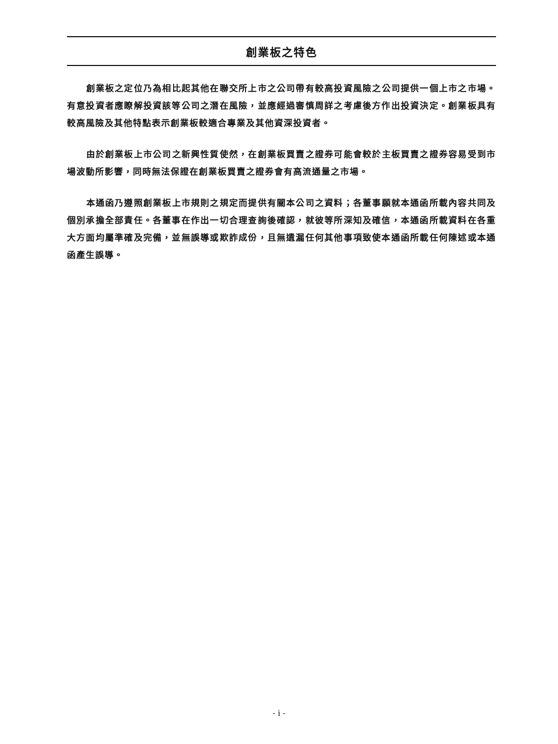創業板之特色
創業板之定位乃為相比起其他在聯交所上市之公司帶有較高投資風險之公司提供一個上市之市場。有意投資者應瞭解投資該等公司之潛在風險，並應經過審慎周詳之考慮後方作出投資決定。創業板具有較高風險及其他特點表示創業板較適合專業及其他資深投資者。
由於創業板上市公司之新興性質使然，在創業板買賣之證券可能會較於主板買賣之證券容易受到市場波動所影響，同時無法保證在創業板買賣之證券會有高流通量之市場。
本通函乃遵照創業板上市規則之規定而提供有關本公司之資料；各董事願就本通函所載內容共同及個別承擔全部責任。各董事在作出一切合理查詢後確認，就彼等所深知及確信，本通函所載資料在各重大方面均屬準確及完備，並無誤導或欺詐成份，且無遺漏任何其他事項致使本通函所載任何陳述或本通函產生誤導。
- i -